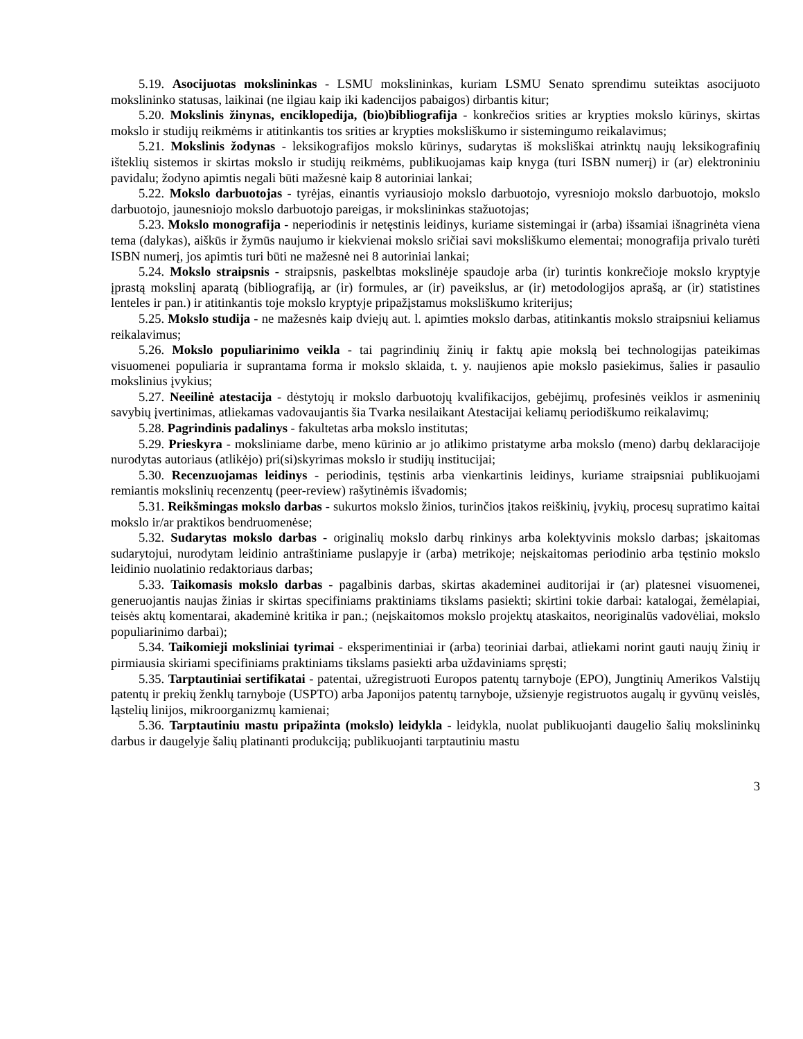5.19. Asocijuotas mokslininkas - LSMU mokslininkas, kuriam LSMU Senato sprendimu suteiktas asocijuoto mokslininko statusas, laikinai (ne ilgiau kaip iki kadencijos pabaigos) dirbantis kitur;
5.20. Mokslinis žinynas, enciklopedija, (bio)bibliografija - konkrečios srities ar krypties mokslo kūrinys, skirtas mokslo ir studijų reikmėms ir atitinkantis tos srities ar krypties moksliškumo ir sistemingumo reikalavimus;
5.21. Mokslinis žodynas - leksikografijos mokslo kūrinys, sudarytas iš moksliškai atrinktų naujų leksikografinių išteklių sistemos ir skirtas mokslo ir studijų reikmėms, publikuojamas kaip knyga (turi ISBN numerį) ir (ar) elektroniniu pavidalu; žodyno apimtis negali būti mažesnė kaip 8 autoriniai lankai;
5.22. Mokslo darbuotojas - tyrėjas, einantis vyriausiojo mokslo darbuotojo, vyresniojo mokslo darbuotojo, mokslo darbuotojo, jaunesniojo mokslo darbuotojo pareigas, ir mokslininkas stažuotojas;
5.23. Mokslo monografija - neperiodinis ir netęstinis leidinys, kuriame sistemingai ir (arba) išsamiai išnagrinėta viena tema (dalykas), aiškūs ir žymūs naujumo ir kiekvienai mokslo sričiai savi moksliškumo elementai; monografija privalo turėti ISBN numerį, jos apimtis turi būti ne mažesnė nei 8 autoriniai lankai;
5.24. Mokslo straipsnis - straipsnis, paskelbtas mokslinėje spaudoje arba (ir) turintis konkrečioje mokslo kryptyje įprastą mokslinį aparatą (bibliografiją, ar (ir) formules, ar (ir) paveikslus, ar (ir) metodologijos aprašą, ar (ir) statistines lenteles ir pan.) ir atitinkantis toje mokslo kryptyje pripažįstamus moksliškumo kriterijus;
5.25. Mokslo studija - ne mažesnės kaip dviejų aut. l. apimties mokslo darbas, atitinkantis mokslo straipsniui keliamus reikalavimus;
5.26. Mokslo populiarinimo veikla - tai pagrindinių žinių ir faktų apie mokslą bei technologijas pateikimas visuomenei populiaria ir suprantama forma ir mokslo sklaida, t. y. naujienos apie mokslo pasiekimus, šalies ir pasaulio mokslinius įvykius;
5.27. Neeilinė atestacija - dėstytojų ir mokslo darbuotojų kvalifikacijos, gebėjimų, profesinės veiklos ir asmeninių savybių įvertinimas, atliekamas vadovaujantis šia Tvarka nesilaikant Atestacijai keliamų periodiškumo reikalavimų;
5.28. Pagrindinis padalinys - fakultetas arba mokslo institutas;
5.29. Prieskyra - moksliniame darbe, meno kūrinio ar jo atlikimo pristatyme arba mokslo (meno) darbų deklaracijoje nurodytas autoriaus (atlikėjo) pri(si)skyrimas mokslo ir studijų institucijai;
5.30. Recenzuojamas leidinys - periodinis, tęstinis arba vienkartinis leidinys, kuriame straipsniai publikuojami remiantis mokslinių recenzentų (peer-review) rašytinėmis išvadomis;
5.31. Reikšmingas mokslo darbas - sukurtos mokslo žinios, turinčios įtakos reiškinių, įvykių, procesų supratimo kaitai mokslo ir/ar praktikos bendruomenėse;
5.32. Sudarytas mokslo darbas - originalių mokslo darbų rinkinys arba kolektyvinis mokslo darbas; įskaitomas sudarytojui, nurodytam leidinio antraštiniame puslapyje ir (arba) metrikoje; neįskaitomas periodinio arba tęstinio mokslo leidinio nuolatinio redaktoriaus darbas;
5.33. Taikomasis mokslo darbas - pagalbinis darbas, skirtas akademinei auditorijai ir (ar) platesnei visuomenei, generuojantis naujas žinias ir skirtas specifiniams praktiniams tikslams pasiekti; skirtini tokie darbai: katalogai, žemėlapiai, teisės aktų komentarai, akademinė kritika ir pan.; (neįskaitomos mokslo projektų ataskaitos, neoriginalūs vadovėliai, mokslo populiarinimo darbai);
5.34. Taikomieji moksliniai tyrimai - eksperimentiniai ir (arba) teoriniai darbai, atliekami norint gauti naujų žinių ir pirmiausia skiriami specifiniams praktiniams tikslams pasiekti arba uždaviniams spręsti;
5.35. Tarptautiniai sertifikatai - patentai, užregistruoti Europos patentų tarnyboje (EPO), Jungtinių Amerikos Valstijų patentų ir prekių ženklų tarnyboje (USPTO) arba Japonijos patentų tarnyboje, užsienyje registruotos augalų ir gyvūnų veislės, ląstelių linijos, mikroorganizmų kamienai;
5.36. Tarptautiniu mastu pripažinta (mokslo) leidykla - leidykla, nuolat publikuojanti daugelio šalių mokslininkų darbus ir daugelyje šalių platinanti produkciją; publikuojanti tarptautiniu mastu
3